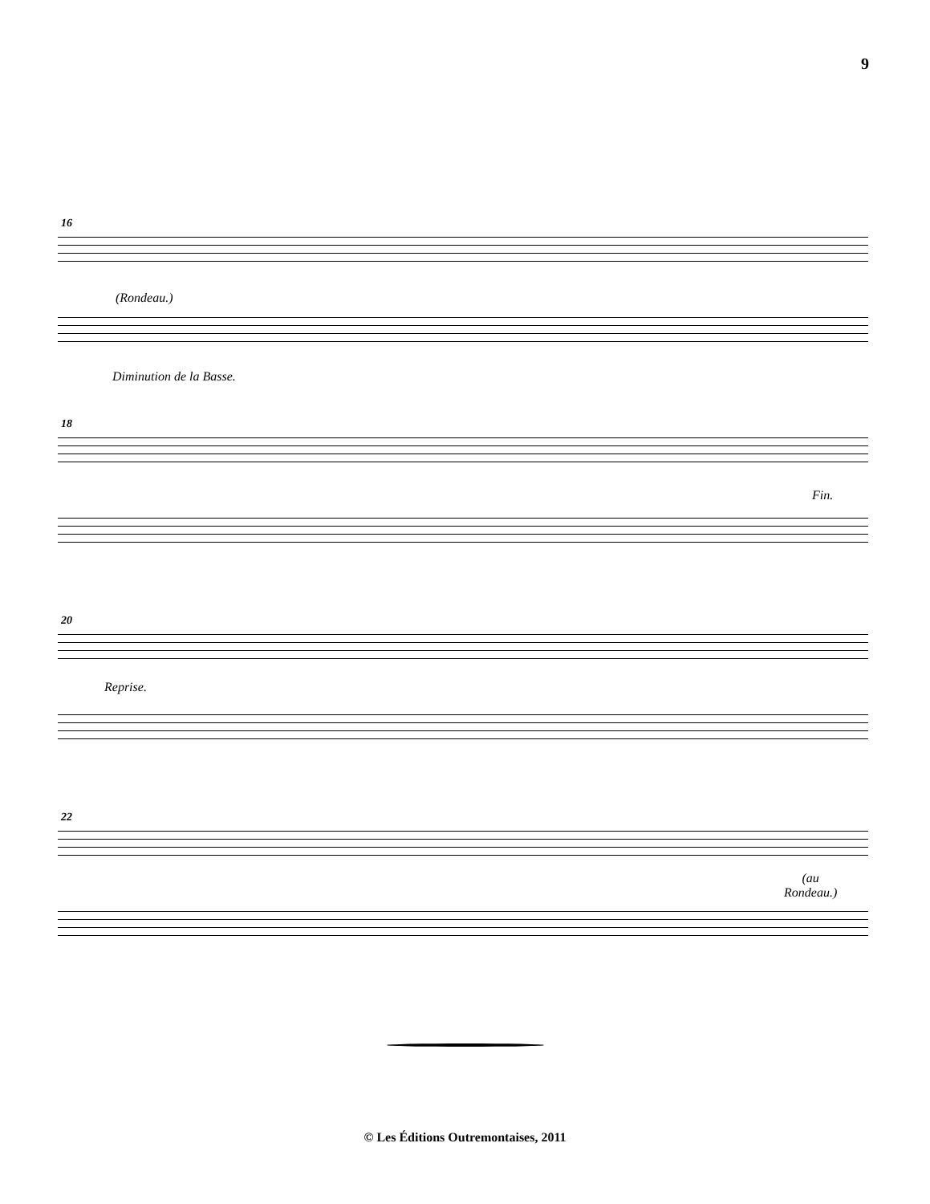9
16
(Rondeau.)
Diminution de la Basse.
18
Fin.
20
Reprise.
22
(au
Rondeau.)
© Les Éditions Outremontaises, 2011